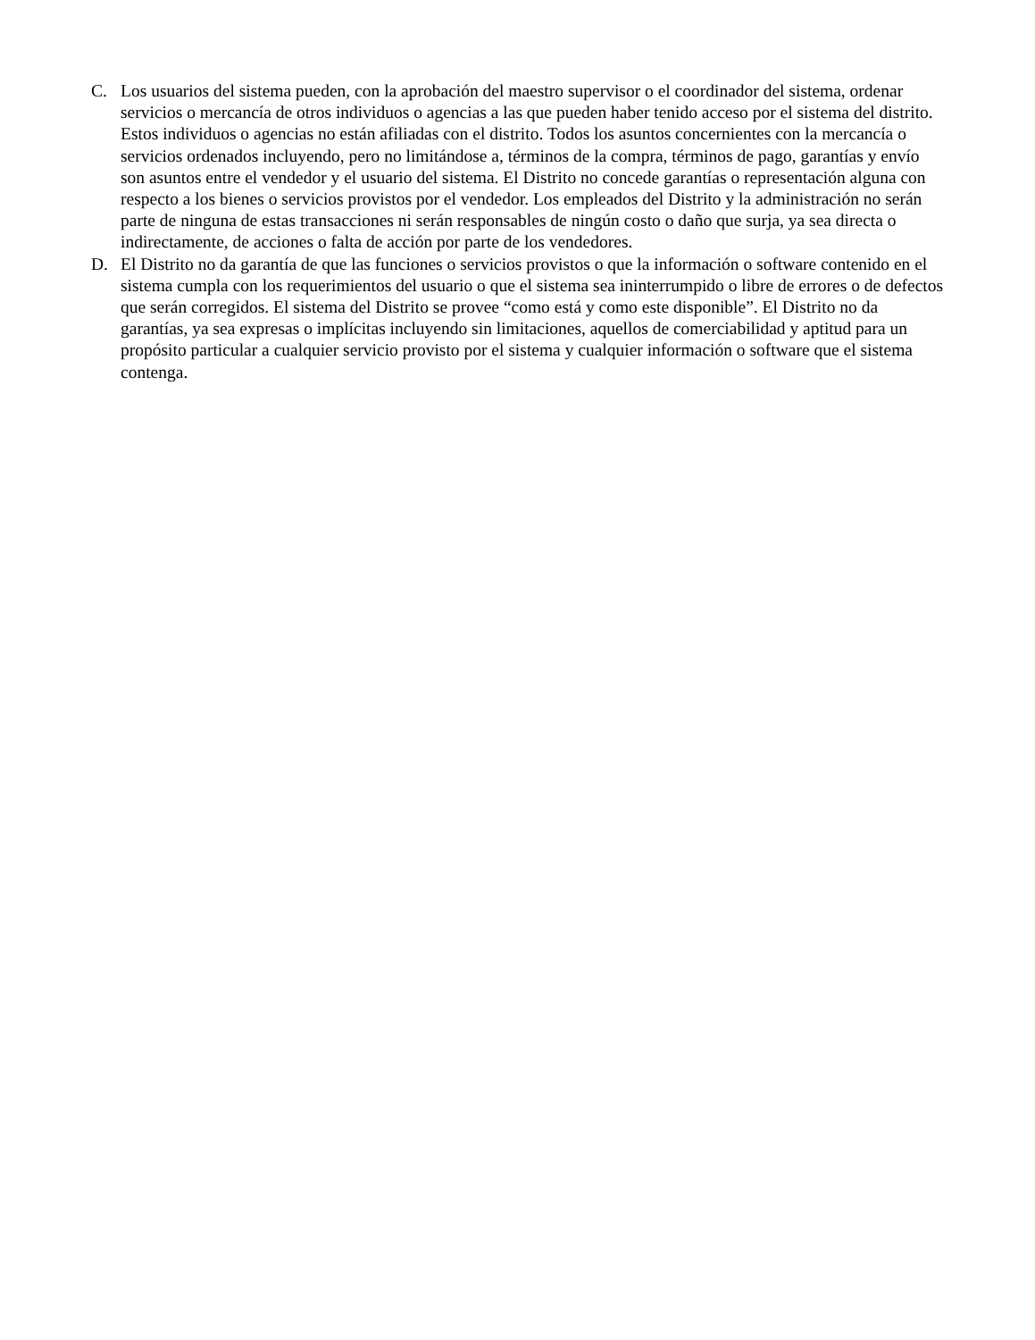C. Los usuarios del sistema pueden, con la aprobación del maestro supervisor o el coordinador del sistema, ordenar servicios o mercancía de otros individuos o agencias a las que pueden haber tenido acceso por el sistema del distrito. Estos individuos o agencias no están afiliadas con el distrito. Todos los asuntos concernientes con la mercancía o servicios ordenados incluyendo, pero no limitándose a, términos de la compra, términos de pago, garantías y envío son asuntos entre el vendedor y el usuario del sistema. El Distrito no concede garantías o representación alguna con respecto a los bienes o servicios provistos por el vendedor. Los empleados del Distrito y la administración no serán parte de ninguna de estas transacciones ni serán responsables de ningún costo o daño que surja, ya sea directa o indirectamente, de acciones o falta de acción por parte de los vendedores.
D. El Distrito no da garantía de que las funciones o servicios provistos o que la información o software contenido en el sistema cumpla con los requerimientos del usuario o que el sistema sea ininterrumpido o libre de errores o de defectos que serán corregidos. El sistema del Distrito se provee “como está y como este disponible”. El Distrito no da garantías, ya sea expresas o implícitas incluyendo sin limitaciones, aquellos de comerciabilidad y aptitud para un propósito particular a cualquier servicio provisto por el sistema y cualquier información o software que el sistema contenga.